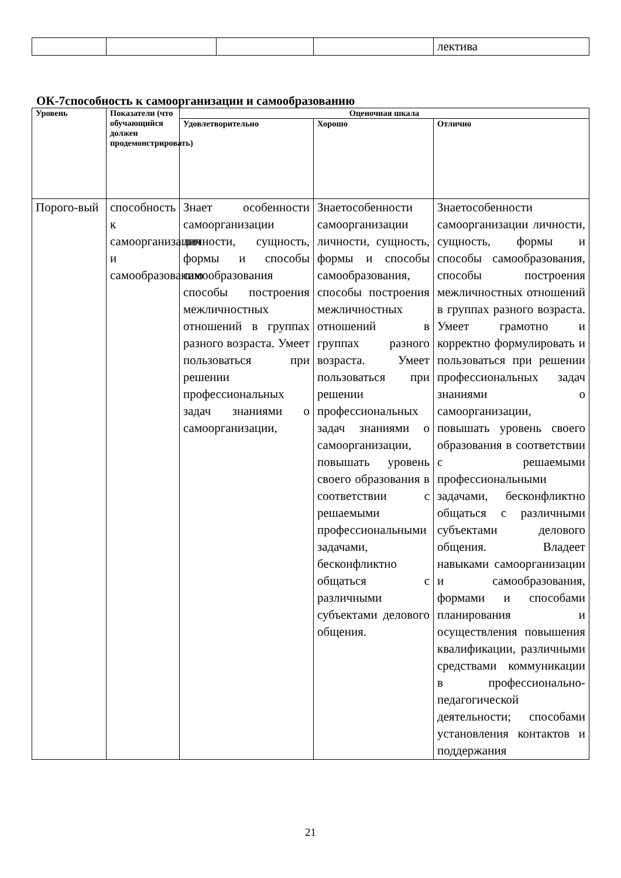| | | | | лектива |
ОК-7способность к самоорганизации и самообразованию
| Уровень | Показатели (что обучающийся должен продемонстрировать) | Оценочная шкала | | |
| --- | --- | --- | --- | --- |
| | | Удовлетворительно | Хорошо | Отлично |
| Порого-вый | способность к самоорганизации и самообразованию | Знает особенности самоорганизации личности, сущность, формы и способы самообразования способы построения межличностных отношений в группах разного возраста. Умеет пользоваться при решении профессиональных задач знаниями о самоорганизации, | Знаетособенности самоорганизации личности, сущность, формы и способы самообразования, способы построения межличностных отношений в группах разного возраста. Умеет пользоваться при решении профессиональных задач знаниями о самоорганизации, повышать уровень своего образования в соответствии с решаемыми профессиональными задачами, бесконфликтно общаться с различными субъектами делового общения. | Знаетособенности самоорганизации личности, сущность, формы и способы самообразования, способы построения межличностных отношений в группах разного возраста. Умеет грамотно и корректно формулировать и пользоваться при решении профессиональных задач знаниями о самоорганизации, повышать уровень своего образования в соответствии с решаемыми профессиональными задачами, бесконфликтно общаться с различными субъектами делового общения. Владеет навыками самоорганизации и самообразования, формами и способами планирования и осуществления повышения квалификации, различными средствами коммуникации в профессионально-педагогической деятельности; способами установления контактов и поддержания |
21